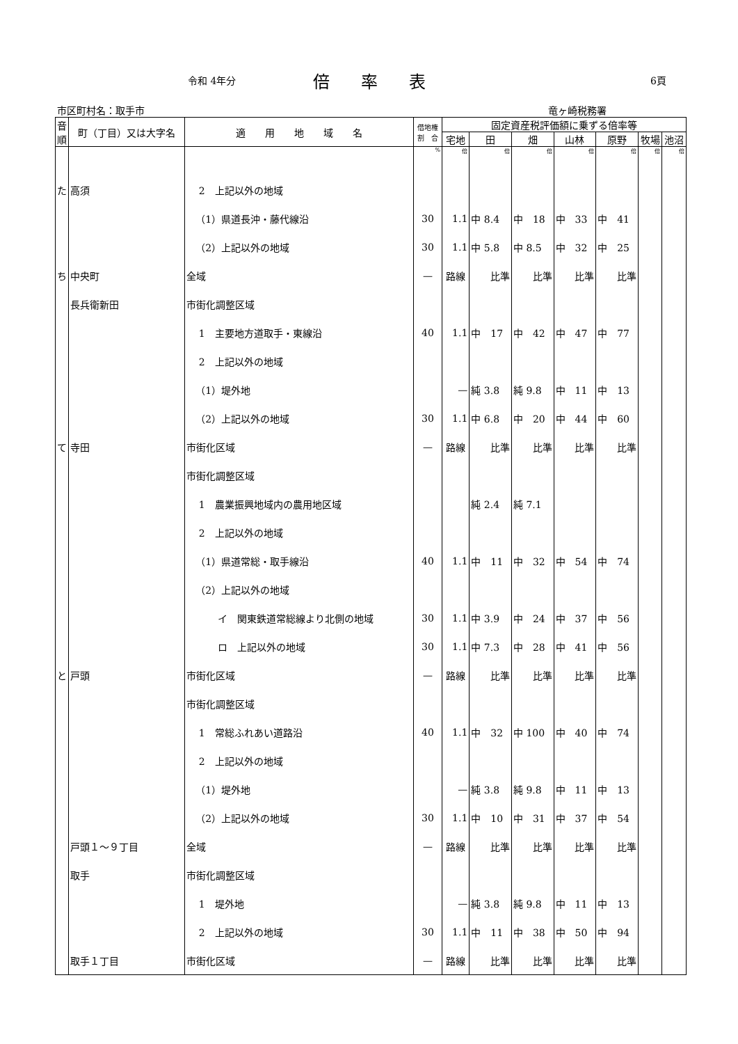令和 4年分 倍率表 6頁
市区町村名：取手市 竜ヶ崎税務署
| 音順 | 町（丁目）又は大字名 | 適 用 地 域 名 | 借地権 割 合 | 固定資産税評価額に乗ずる倍率等 | | | | | | |
| --- | --- | --- | --- | --- | --- | --- | --- | --- | --- | --- |
| | | | | 宅地 | 田 | 畑 | 山林 | 原野 | 牧場 | 池沼 |
| | | | % | 倍 | 倍 | 倍 | 倍 | 倍 | 倍 | 倍 |
| た | 高須 | 2 上記以外の地域 | | | | | | | | |
| | | （1）県道長沖・藤代線沿 | 30 | 1.1 | 中 8.4 | 中 18 | 中 33 | 中 41 | | |
| | | （2）上記以外の地域 | 30 | 1.1 | 中 5.8 | 中 8.5 | 中 32 | 中 25 | | |
| ち | 中央町 | 全域 | — | 路線 | 比準 | 比準 | 比準 | 比準 | | |
| | 長兵衛新田 | 市街化調整区域 | | | | | | | | |
| | | 1 主要地方道取手・東線沿 | 40 | 1.1 | 中 17 | 中 42 | 中 47 | 中 77 | | |
| | | 2 上記以外の地域 | | | | | | | | |
| | | （1）堤外地 | | — | 純 3.8 | 純 9.8 | 中 11 | 中 13 | | |
| | | （2）上記以外の地域 | 30 | 1.1 | 中 6.8 | 中 20 | 中 44 | 中 60 | | |
| て | 寺田 | 市街化区域 | — | 路線 | 比準 | 比準 | 比準 | 比準 | | |
| | | 市街化調整区域 | | | | | | | | |
| | | 1 農業振興地域内の農用地区域 | | | 純 2.4 | 純 7.1 | | | | |
| | | 2 上記以外の地域 | | | | | | | | |
| | | （1）県道常総・取手線沿 | 40 | 1.1 | 中 11 | 中 32 | 中 54 | 中 74 | | |
| | | （2）上記以外の地域 | | | | | | | | |
| | | イ 関東鉄道常総線より北側の地域 | 30 | 1.1 | 中 3.9 | 中 24 | 中 37 | 中 56 | | |
| | | ロ 上記以外の地域 | 30 | 1.1 | 中 7.3 | 中 28 | 中 41 | 中 56 | | |
| と | 戸頭 | 市街化区域 | — | 路線 | 比準 | 比準 | 比準 | 比準 | | |
| | | 市街化調整区域 | | | | | | | | |
| | | 1 常総ふれあい道路沿 | 40 | 1.1 | 中 32 | 中 100 | 中 40 | 中 74 | | |
| | | 2 上記以外の地域 | | | | | | | | |
| | | （1）堤外地 | | — | 純 3.8 | 純 9.8 | 中 11 | 中 13 | | |
| | | （2）上記以外の地域 | 30 | 1.1 | 中 10 | 中 31 | 中 37 | 中 54 | | |
| | 戸頭１～９丁目 | 全域 | — | 路線 | 比準 | 比準 | 比準 | 比準 | | |
| | 取手 | 市街化調整区域 | | | | | | | | |
| | | 1 堤外地 | | — | 純 3.8 | 純 9.8 | 中 11 | 中 13 | | |
| | | 2 上記以外の地域 | 30 | 1.1 | 中 11 | 中 38 | 中 50 | 中 94 | | |
| | 取手１丁目 | 市街化区域 | — | 路線 | 比準 | 比準 | 比準 | 比準 | | |